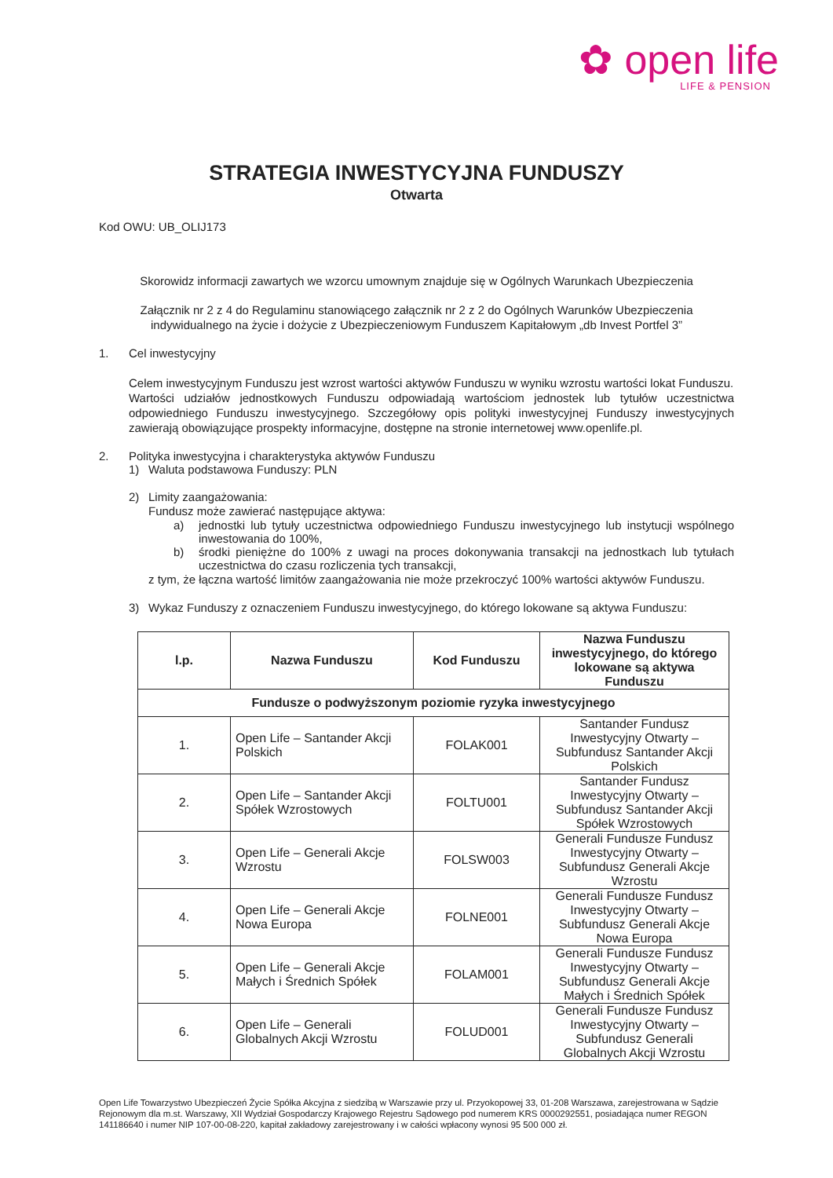✿ open life
LIFE & PENSION
STRATEGIA INWESTYCYJNA FUNDUSZY
Otwarta
Kod OWU: UB_OLIJ173
Skorowidz informacji zawartych we wzorcu umownym znajduje się w Ogólnych Warunkach Ubezpieczenia
Załącznik nr 2 z 4 do Regulaminu stanowiącego załącznik nr 2 z 2 do Ogólnych Warunków Ubezpieczenia indywidualnego na życie i dożycie z Ubezpieczeniowym Funduszem Kapitałowym „db Invest Portfel 3”
1. Cel inwestycyjny
Celem inwestycyjnym Funduszu jest wzrost wartości aktywów Funduszu w wyniku wzrostu wartości lokat Funduszu.
Wartości udziałów jednostkowych Funduszu odpowiadają wartościom jednostek lub tytułów uczestnictwa odpowiedniego Funduszu inwestycyjnego. Szczegółowy opis polityki inwestycyjnej Funduszy inwestycyjnych zawierają obowiązujące prospekty informacyjne, dostępne na stronie internetowej www.openlife.pl.
2. Polityka inwestycyjna i charakterystyka aktywów Funduszu
1) Waluta podstawowa Funduszy: PLN
2) Limity zaangażowania:
Fundusz może zawierać następujące aktywa:
a) jednostki lub tytuły uczestnictwa odpowiedniego Funduszu inwestycyjnego lub instytucji wspólnego inwestowania do 100%,
b) środki pieniężne do 100% z uwagi na proces dokonywania transakcji na jednostkach lub tytułach uczestnictwa do czasu rozliczenia tych transakcji,
z tym, że łączna wartość limitów zaangażowania nie może przekroczyć 100% wartości aktywów Funduszu.
3) Wykaz Funduszy z oznaczeniem Funduszu inwestycyjnego, do którego lokowane są aktywa Funduszu:
| l.p. | Nazwa Funduszu | Kod Funduszu | Nazwa Funduszu inwestycyjnego, do którego lokowane są aktywa Funduszu |
| --- | --- | --- | --- |
| Fundusze o podwyższonym poziomie ryzyka inwestycyjnego | | | |
| 1. | Open Life – Santander Akcji Polskich | FOLAK001 | Santander Fundusz Inwestycyjny Otwarty – Subfundusz Santander Akcji Polskich |
| 2. | Open Life – Santander Akcji Spółek Wzrostowych | FOLTU001 | Santander Fundusz Inwestycyjny Otwarty – Subfundusz Santander Akcji Spółek Wzrostowych |
| 3. | Open Life – Generali Akcje Wzrostu | FOLSW003 | Generali Fundusze Fundusz Inwestycyjny Otwarty – Subfundusz Generali Akcje Wzrostu |
| 4. | Open Life – Generali Akcje Nowa Europa | FOLNE001 | Generali Fundusze Fundusz Inwestycyjny Otwarty – Subfundusz Generali Akcje Nowa Europa |
| 5. | Open Life – Generali Akcje Małych i Średnich Spółek | FOLAM001 | Generali Fundusze Fundusz Inwestycyjny Otwarty – Subfundusz Generali Akcje Małych i Średnich Spółek |
| 6. | Open Life – Generali Globalnych Akcji Wzrostu | FOLUD001 | Generali Fundusze Fundusz Inwestycyjny Otwarty – Subfundusz Generali Globalnych Akcji Wzrostu |
Open Life Towarzystwo Ubezpieczeń Życie Spółka Akcyjna z siedzibą w Warszawie przy ul. Przyokopowej 33, 01-208 Warszawa, zarejestrowana w Sądzie Rejonowym dla m.st. Warszawy, XII Wydział Gospodarczy Krajowego Rejestru Sądowego pod numerem KRS 0000292551, posiadająca numer REGON 141186640 i numer NIP 107-00-08-220, kapitał zakładowy zarejestrowany i w całości wpłacony wynosi 95 500 000 zł.